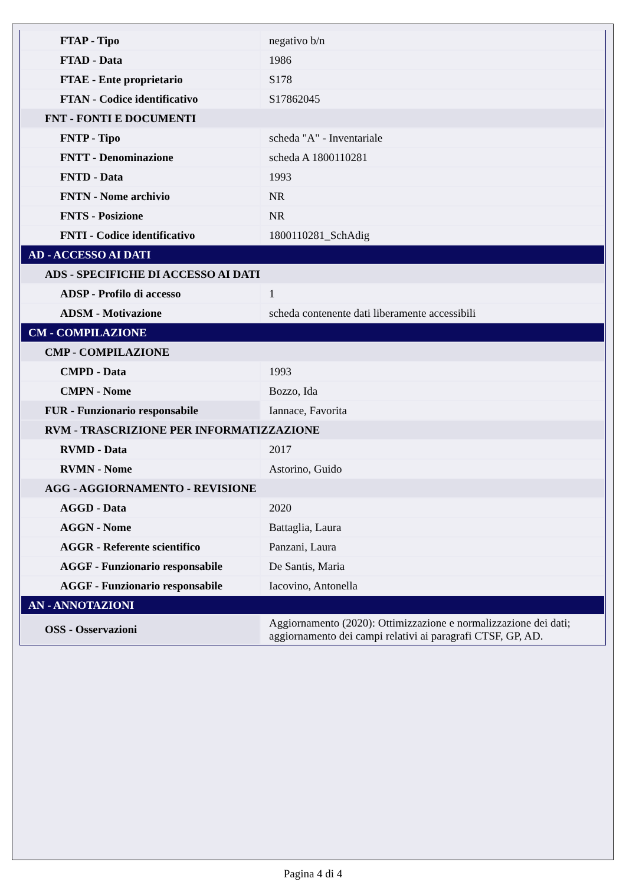| FTAP - Tipo | negativo b/n |
| FTAD - Data | 1986 |
| FTAE - Ente proprietario | S178 |
| FTAN - Codice identificativo | S17862045 |
| FNT - FONTI E DOCUMENTI | |
| FNTP - Tipo | scheda "A" - Inventariale |
| FNTT - Denominazione | scheda A 1800110281 |
| FNTD - Data | 1993 |
| FNTN - Nome archivio | NR |
| FNTS - Posizione | NR |
| FNTI - Codice identificativo | 1800110281_SchAdig |
| AD - ACCESSO AI DATI | |
| ADS - SPECIFICHE DI ACCESSO AI DATI | |
| ADSP - Profilo di accesso | 1 |
| ADSM - Motivazione | scheda contenente dati liberamente accessibili |
| CM - COMPILAZIONE | |
| CMP - COMPILAZIONE | |
| CMPD - Data | 1993 |
| CMPN - Nome | Bozzo, Ida |
| FUR - Funzionario responsabile | Iannace, Favorita |
| RVM - TRASCRIZIONE PER INFORMATIZZAZIONE | |
| RVMD - Data | 2017 |
| RVMN - Nome | Astorino, Guido |
| AGG - AGGIORNAMENTO - REVISIONE | |
| AGGD - Data | 2020 |
| AGGN - Nome | Battaglia, Laura |
| AGGR - Referente scientifico | Panzani, Laura |
| AGGF - Funzionario responsabile | De Santis, Maria |
| AGGF - Funzionario responsabile | Iacovino, Antonella |
| AN - ANNOTAZIONI | |
| OSS - Osservazioni | Aggiornamento (2020): Ottimizzazione e normalizzazione dei dati; aggiornamento dei campi relativi ai paragrafi CTSF, GP, AD. |
Pagina 4 di 4